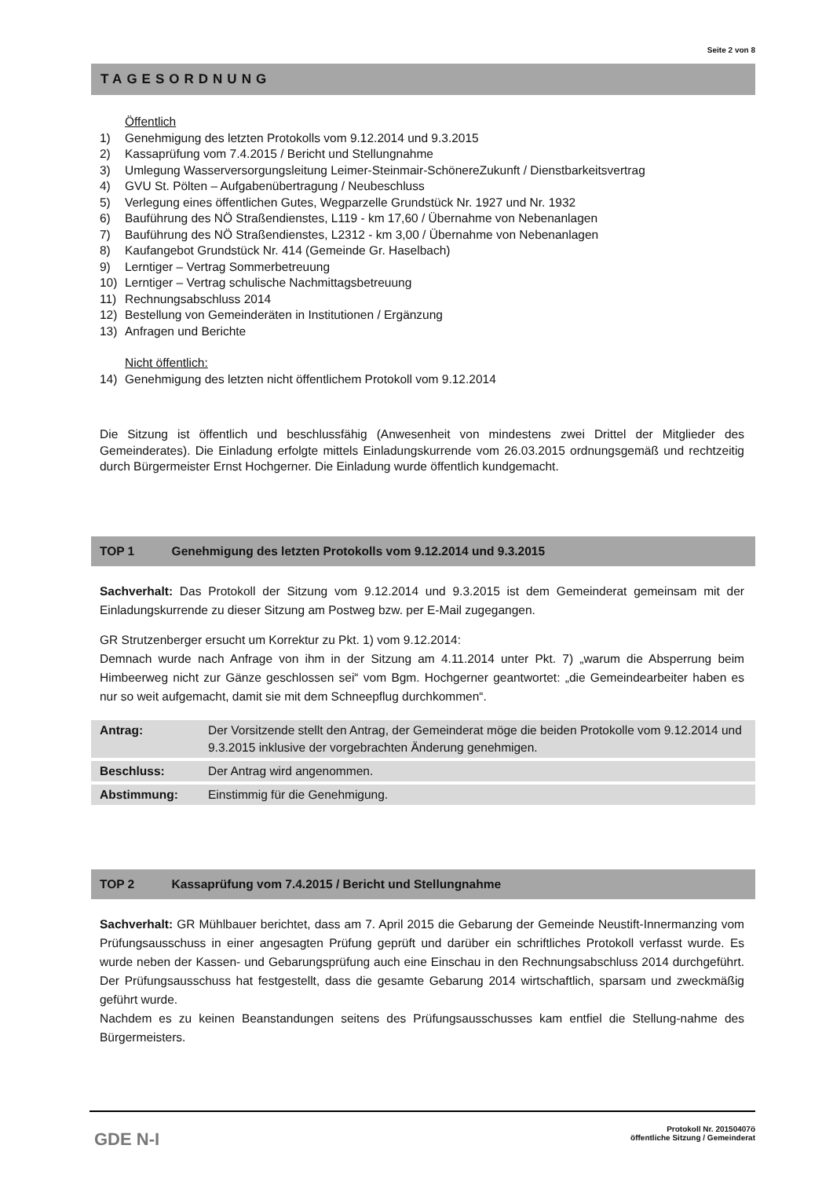Seite 2 von 8
TAGESORDNUNG
Öffentlich
1) Genehmigung des letzten Protokolls vom 9.12.2014 und 9.3.2015
2) Kassaprüfung vom 7.4.2015 / Bericht und Stellungnahme
3) Umlegung Wasserversorgungsleitung Leimer-Steinmair-SchönereZukunft / Dienstbarkeitsvertrag
4) GVU St. Pölten – Aufgabenübertragung / Neubeschluss
5) Verlegung eines öffentlichen Gutes, Wegparzelle Grundstück Nr. 1927 und Nr. 1932
6) Bauführung des NÖ Straßendienstes, L119 - km 17,60 / Übernahme von Nebenanlagen
7) Bauführung des NÖ Straßendienstes, L2312 - km 3,00 / Übernahme von Nebenanlagen
8) Kaufangebot Grundstück Nr. 414 (Gemeinde Gr. Haselbach)
9) Lerntiger – Vertrag Sommerbetreuung
10) Lerntiger – Vertrag schulische Nachmittagsbetreuung
11) Rechnungsabschluss 2014
12) Bestellung von Gemeinderäten in Institutionen / Ergänzung
13) Anfragen und Berichte
Nicht öffentlich:
14) Genehmigung des letzten nicht öffentlichem Protokoll vom 9.12.2014
Die Sitzung ist öffentlich und beschlussfähig (Anwesenheit von mindestens zwei Drittel der Mitglieder des Gemeinderates). Die Einladung erfolgte mittels Einladungskurrende vom 26.03.2015 ordnungsgemäß und rechtzeitig durch Bürgermeister Ernst Hochgerner. Die Einladung wurde öffentlich kundgemacht.
TOP 1 Genehmigung des letzten Protokolls vom 9.12.2014 und 9.3.2015
Sachverhalt: Das Protokoll der Sitzung vom 9.12.2014 und 9.3.2015 ist dem Gemeinderat gemeinsam mit der Einladungskurrende zu dieser Sitzung am Postweg bzw. per E-Mail zugegangen.
GR Strutzenberger ersucht um Korrektur zu Pkt. 1) vom 9.12.2014:
Demnach wurde nach Anfrage von ihm in der Sitzung am 4.11.2014 unter Pkt. 7) „warum die Absperrung beim Himbeerweg nicht zur Gänze geschlossen sei“ vom Bgm. Hochgerner geantwortet: „die Gemeindearbeiter haben es nur so weit aufgemacht, damit sie mit dem Schneepflug durchkommen“.
| Antrag: | Der Vorsitzende stellt den Antrag, der Gemeinderat möge die beiden Protokolle vom 9.12.2014 und 9.3.2015 inklusive der vorgebrachten Änderung genehmigen. |
| Beschluss: | Der Antrag wird angenommen. |
| Abstimmung: | Einstimmig für die Genehmigung. |
TOP 2 Kassaprüfung vom 7.4.2015 / Bericht und Stellungnahme
Sachverhalt: GR Mühlbauer berichtet, dass am 7. April 2015 die Gebarung der Gemeinde Neustift-Innermanzing vom Prüfungsausschuss in einer angesagten Prüfung geprüft und darüber ein schriftliches Protokoll verfasst wurde. Es wurde neben der Kassen- und Gebarungsprüfung auch eine Einschau in den Rechnungsabschluss 2014 durchgeführt. Der Prüfungsausschuss hat festgestellt, dass die gesamte Gebarung 2014 wirtschaftlich, sparsam und zweckmäßig geführt wurde.
Nachdem es zu keinen Beanstandungen seitens des Prüfungsausschusses kam entfiel die Stellung-nahme des Bürgermeisters.
GDE N-I
Protokoll Nr. 20150407ö
öffentliche Sitzung / Gemeinderat